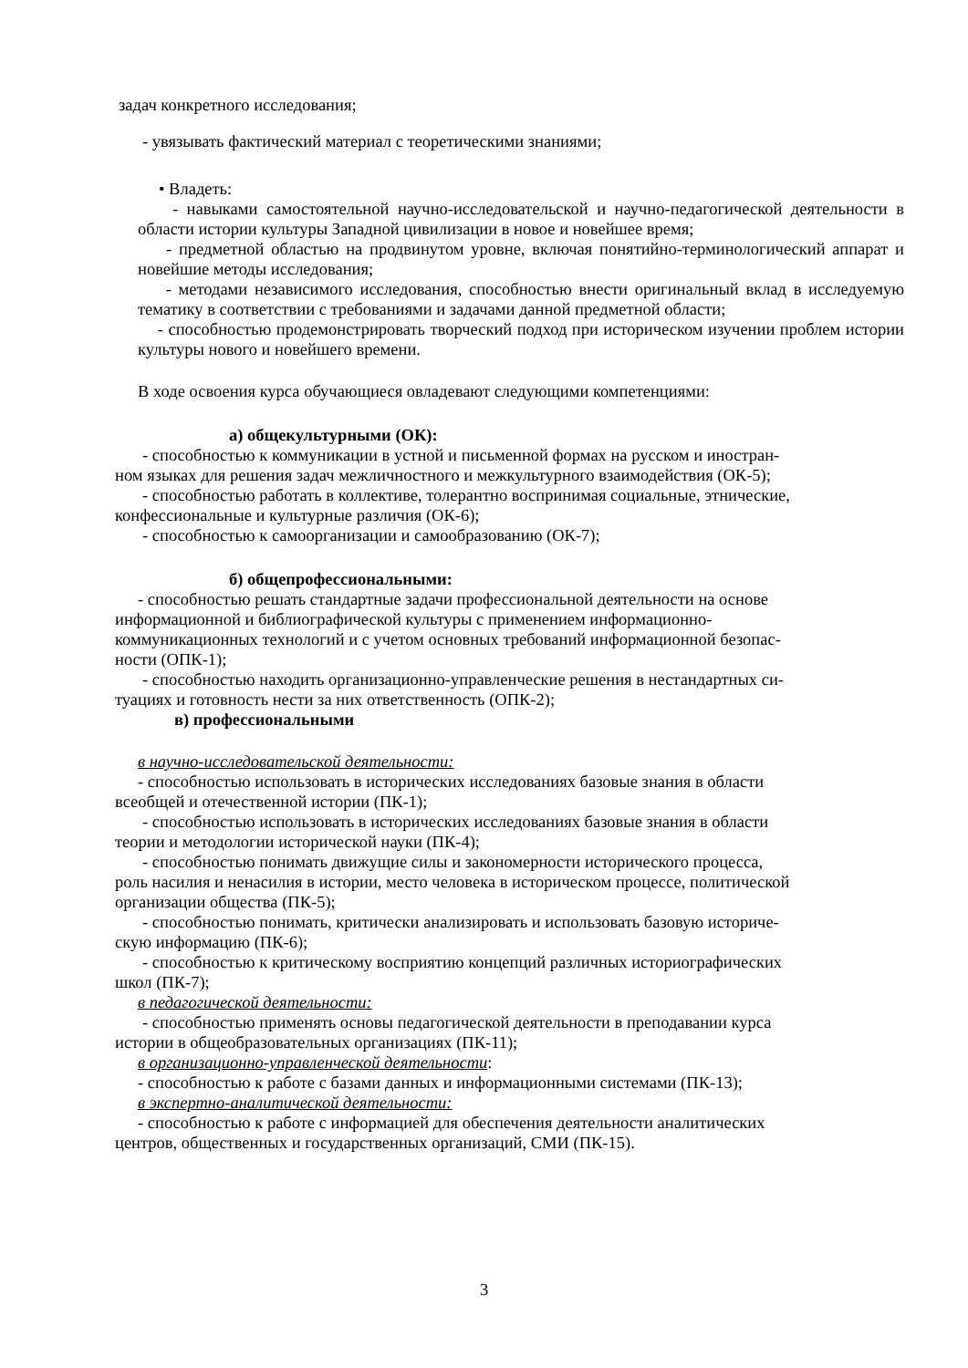задач конкретного исследования;
- увязывать фактический материал с теоретическими знаниями;
• Владеть:
- навыками самостоятельной научно-исследовательской и научно-педагогической деятельности в области истории культуры Западной цивилизации в новое и новейшее время;
- предметной областью на продвинутом уровне, включая понятийно-терминологический аппарат и новейшие методы исследования;
- методами независимого исследования, способностью внести оригинальный вклад в исследуемую тематику в соответствии с требованиями и задачами данной предметной области;
- способностью продемонстрировать творческий подход при историческом изучении проблем истории культуры нового и новейшего времени.
В ходе освоения курса обучающиеся овладевают следующими компетенциями:
а) общекультурными (ОК):
- способностью к коммуникации в устной и письменной формах на русском и иностран-
ном языках для решения задач межличностного и межкультурного взаимодействия (ОК-5);
- способностью работать в коллективе, толерантно воспринимая социальные, этнические,
конфессиональные и культурные различия (ОК-6);
- способностью к самоорганизации и самообразованию (ОК-7);
б) общепрофессиональными:
- способностью решать стандартные задачи профессиональной деятельности на основе
информационной и библиографической культуры с применением информационно-
коммуникационных технологий и с учетом основных требований информационной безопас-
ности (ОПК-1);
- способностью находить организационно-управленческие решения в нестандартных си-
туациях и готовность нести за них ответственность (ОПК-2);
в) профессиональными
в научно-исследовательской деятельности:
- способностью использовать в исторических исследованиях базовые знания в области
всеобщей и отечественной истории (ПК-1);
- способностью использовать в исторических исследованиях базовые знания в области
теории и методологии исторической науки (ПК-4);
- способностью понимать движущие силы и закономерности исторического процесса,
роль насилия и ненасилия в истории, место человека в историческом процессе, политической
организации общества (ПК-5);
- способностью понимать, критически анализировать и использовать базовую историче-
скую информацию (ПК-6);
- способностью к критическому восприятию концепций различных историографических
школ (ПК-7);
в педагогической деятельности:
- способностью применять основы педагогической деятельности в преподавании курса
истории в общеобразовательных организациях (ПК-11);
в организационно-управленческой деятельности:
- способностью к работе с базами данных и информационными системами (ПК-13);
в экспертно-аналитической деятельности:
- способностью к работе с информацией для обеспечения деятельности аналитических
центров, общественных и государственных организаций, СМИ (ПК-15).
3